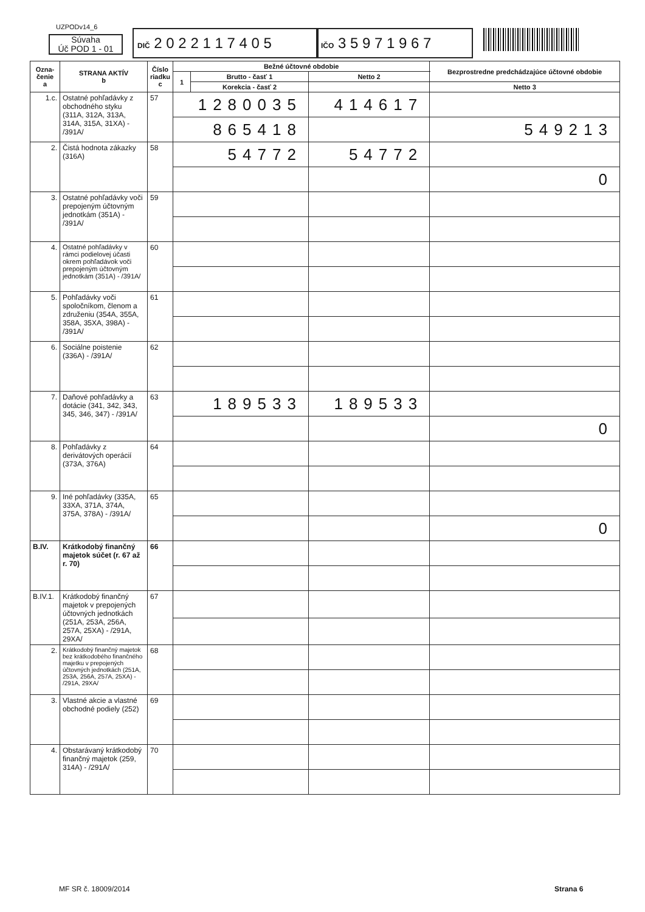UZPODv14_6
Súvaha
Úč POD 1 - 01
DIČ 2 0 2 2 1 1 7 4 0 5
IČO 3 5 9 7 1 9 6 7
| Ozna- čenie a | STRANA AKTÍV b | Číslo riadku c | Bežné účtovné obdobie | | | | Bezprostredne predchádzajúce účtovné obdobie |
| --- | --- | --- | --- | --- | --- | --- | --- |
| | | | 1 | Brutto - časť 1 | Netto 2 | | |
| | | | | Korekcia - časť 2 | | | Netto 3 |
| 1.c. | Ostatné pohľadávky z obchodného styku (311A, 312A, 313A, 314A, 315A, 31XA) - /391A/ | 57 | 1280035 | | 414617 | | |
| | | | 865418 | | | 549213 | |
| 2. | Čistá hodnota zákazky (316A) | 58 | 54772 | | 54772 | | |
| | | | | | | 0 | |
| 3. | Ostatné pohľadávky voči prepojeným účtovným jednotkám (351A) - /391A/ | 59 | | | | | |
| 4. | Ostatné pohľadávky v rámci podielovej účasti okrem pohľadávok voči prepojeným účtovným jednotkám (351A) - /391A/ | 60 | | | | | |
| 5. | Pohľadávky voči spoločníkom, členom a združeniu (354A, 355A, 358A, 35XA, 398A) - /391A/ | 61 | | | | | |
| 6. | Sociálne poistenie (336A) - /391A/ | 62 | | | | | |
| 7. | Daňové pohľadávky a dotácie (341, 342, 343, 345, 346, 347) - /391A/ | 63 | 189533 | | 189533 | | |
| | | | | | | 0 | |
| 8. | Pohľadávky z derivátových operácií (373A, 376A) | 64 | | | | | |
| 9. | Iné pohľadávky (335A, 33XA, 371A, 374A, 375A, 378A) - /391A/ | 65 | | | | | |
| | | | | | | 0 | |
| B.IV. | Krátkodobý finančný majetok súčet (r. 67 až r. 70) | 66 | | | | | |
| B.IV.1. | Krátkodobý finančný majetok v prepojených účtovných jednotkách (251A, 253A, 256A, 257A, 25XA) - /291A, 29XA/ | 67 | | | | | |
| 2. | Krátkodobý finančný majetok bez krátkodobého finančného majetku v prepojených účtovných jednotkách (251A, 253A, 256A, 257A, 25XA) - /291A, 29XA/ | 68 | | | | | |
| 3. | Vlastné akcie a vlastné obchodné podiely (252) | 69 | | | | | |
| 4. | Obstarávaný krátkodobý finančný majetok (259, 314A) - /291A/ | 70 | | | | | |
MF SR č. 18009/2014 Strana 6